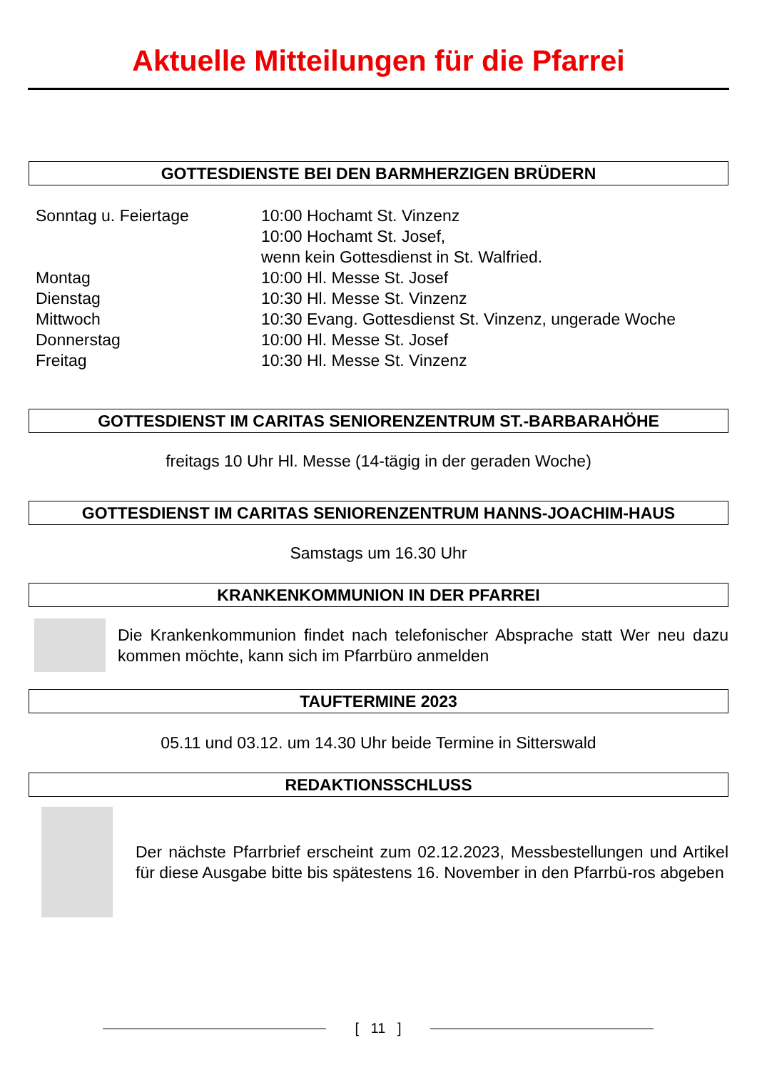Aktuelle Mitteilungen für die Pfarrei
GOTTESDIENSTE BEI DEN BARMHERZIGEN BRÜDERN
| Sonntag u. Feiertage | 10:00 Hochamt St. Vinzenz 10:00 Hochamt St. Josef, wenn kein Gottesdienst in St. Walfried. |
| Montag | 10:00 Hl. Messe St. Josef |
| Dienstag | 10:30 Hl. Messe St. Vinzenz |
| Mittwoch | 10:30 Evang. Gottesdienst St. Vinzenz, ungerade Woche |
| Donnerstag | 10:00 Hl. Messe St. Josef |
| Freitag | 10:30 Hl. Messe St. Vinzenz |
GOTTESDIENST IM CARITAS SENIORENZENTRUM ST.-BARBARAHÖHE
freitags 10 Uhr Hl. Messe (14-tägig in der geraden Woche)
GOTTESDIENST IM CARITAS SENIORENZENTRUM HANNS-JOACHIM-HAUS
Samstags um 16.30 Uhr
KRANKENKOMMUNION IN DER PFARREI
Die Krankenkommunion findet nach telefonischer Absprache statt Wer neu dazu kommen möchte, kann sich im Pfarrbüro anmelden
TAUFTERMINE 2023
05.11 und 03.12. um 14.30 Uhr beide Termine in Sitterswald
REDAKTIONSSCHLUSS
Der nächste Pfarrbrief erscheint zum 02.12.2023, Messbestellungen und Artikel für diese Ausgabe bitte bis spätestens 16. November in den Pfarrbü-ros abgeben
[ 11 ]